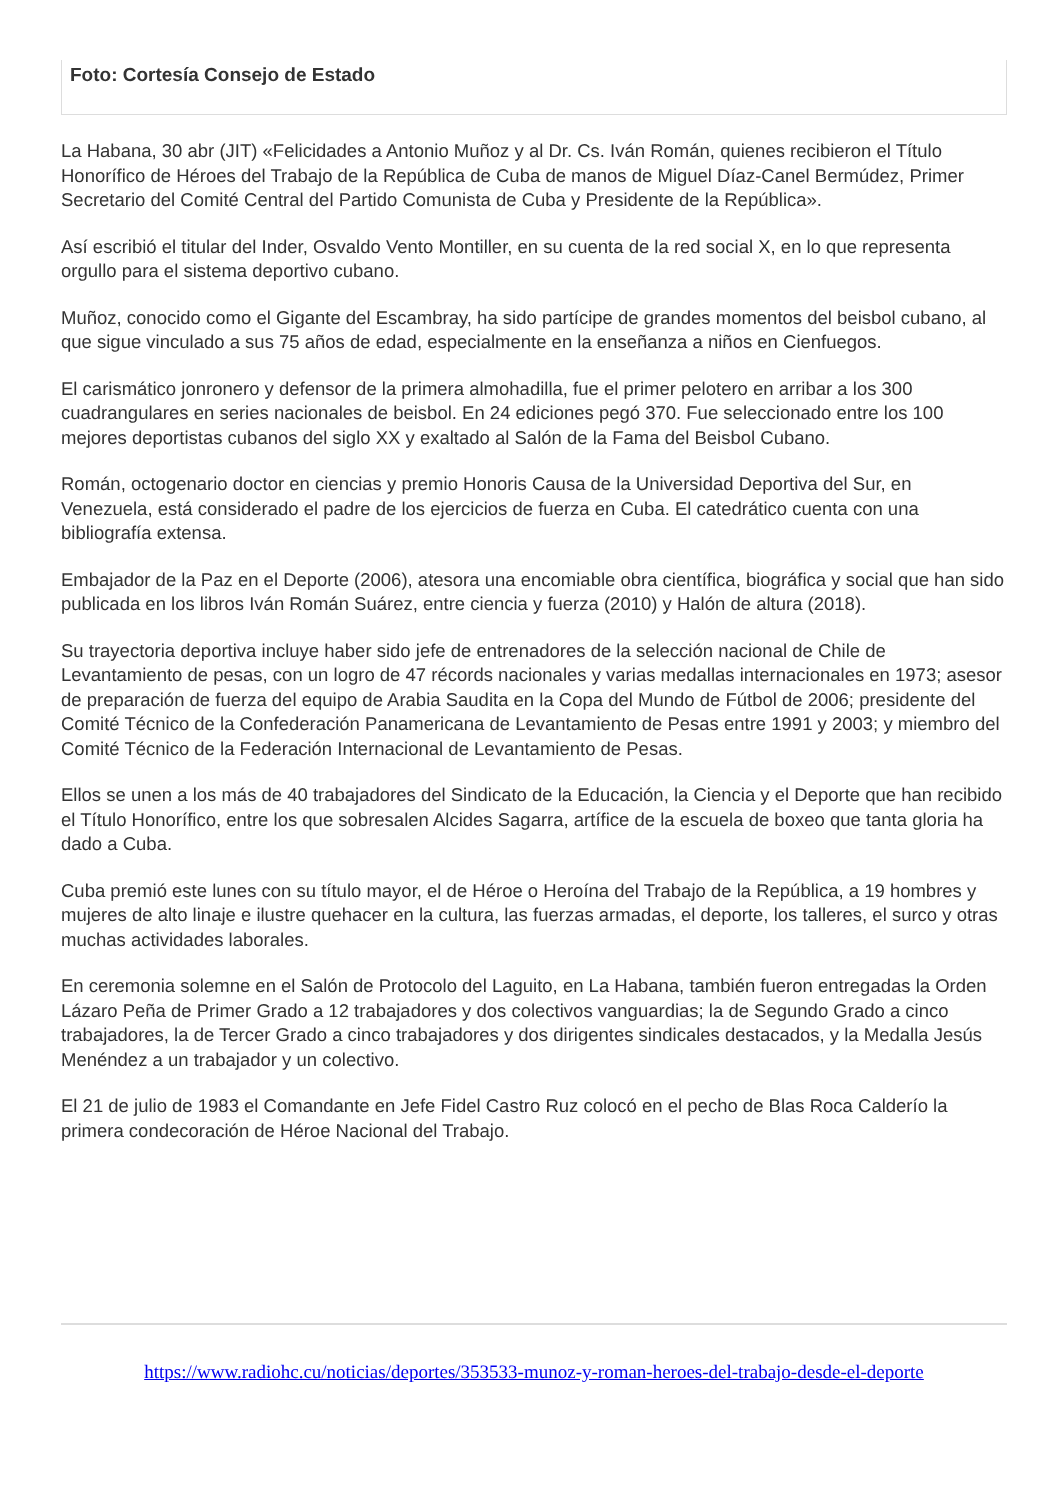Foto: Cortesía Consejo de Estado
La Habana, 30 abr (JIT) «Felicidades a Antonio Muñoz y al Dr. Cs. Iván Román, quienes recibieron el Título Honorífico de Héroes del Trabajo de la República de Cuba de manos de Miguel Díaz-Canel Bermúdez, Primer Secretario del Comité Central del Partido Comunista de Cuba y Presidente de la República».
Así escribió el titular del Inder, Osvaldo Vento Montiller, en su cuenta de la red social X, en lo que representa orgullo para el sistema deportivo cubano.
Muñoz, conocido como el Gigante del Escambray, ha sido partícipe de grandes momentos del beisbol cubano, al que sigue vinculado a sus 75 años de edad, especialmente en la enseñanza a niños en Cienfuegos.
El carismático jonronero y defensor de la primera almohadilla, fue el primer pelotero en arribar a los 300 cuadrangulares en series nacionales de beisbol. En 24 ediciones pegó 370. Fue seleccionado entre los 100 mejores deportistas cubanos del siglo XX y exaltado al Salón de la Fama del Beisbol Cubano.
Román, octogenario doctor en ciencias y premio Honoris Causa de la Universidad Deportiva del Sur, en Venezuela, está considerado el padre de los ejercicios de fuerza en Cuba. El catedrático cuenta con una bibliografía extensa.
Embajador de la Paz en el Deporte (2006), atesora una encomiable obra científica, biográfica y social que han sido publicada en los libros Iván Román Suárez, entre ciencia y fuerza (2010) y Halón de altura (2018).
Su trayectoria deportiva incluye haber sido jefe de entrenadores de la selección nacional de Chile de Levantamiento de pesas, con un logro de 47 récords nacionales y varias medallas internacionales en 1973; asesor de preparación de fuerza del equipo de Arabia Saudita en la Copa del Mundo de Fútbol de 2006; presidente del Comité Técnico de la Confederación Panamericana de Levantamiento de Pesas entre 1991 y 2003; y miembro del Comité Técnico de la Federación Internacional de Levantamiento de Pesas.
Ellos se unen a los más de 40 trabajadores del Sindicato de la Educación, la Ciencia y el Deporte que han recibido el Título Honorífico, entre los que sobresalen Alcides Sagarra, artífice de la escuela de boxeo que tanta gloria ha dado a Cuba.
Cuba premió este lunes con su título mayor, el de Héroe o Heroína del Trabajo de la República, a 19 hombres y mujeres de alto linaje e ilustre quehacer en la cultura, las fuerzas armadas, el deporte, los talleres, el surco y otras muchas actividades laborales.
En ceremonia solemne en el Salón de Protocolo del Laguito, en La Habana, también fueron entregadas la Orden Lázaro Peña de Primer Grado a 12 trabajadores y dos colectivos vanguardias; la de Segundo Grado a cinco trabajadores, la de Tercer Grado a cinco trabajadores y dos dirigentes sindicales destacados, y la Medalla Jesús Menéndez a un trabajador y un colectivo.
El 21 de julio de 1983 el Comandante en Jefe Fidel Castro Ruz colocó en el pecho de Blas Roca Calderío la primera condecoración de Héroe Nacional del Trabajo.
https://www.radiohc.cu/noticias/deportes/353533-munoz-y-roman-heroes-del-trabajo-desde-el-deporte